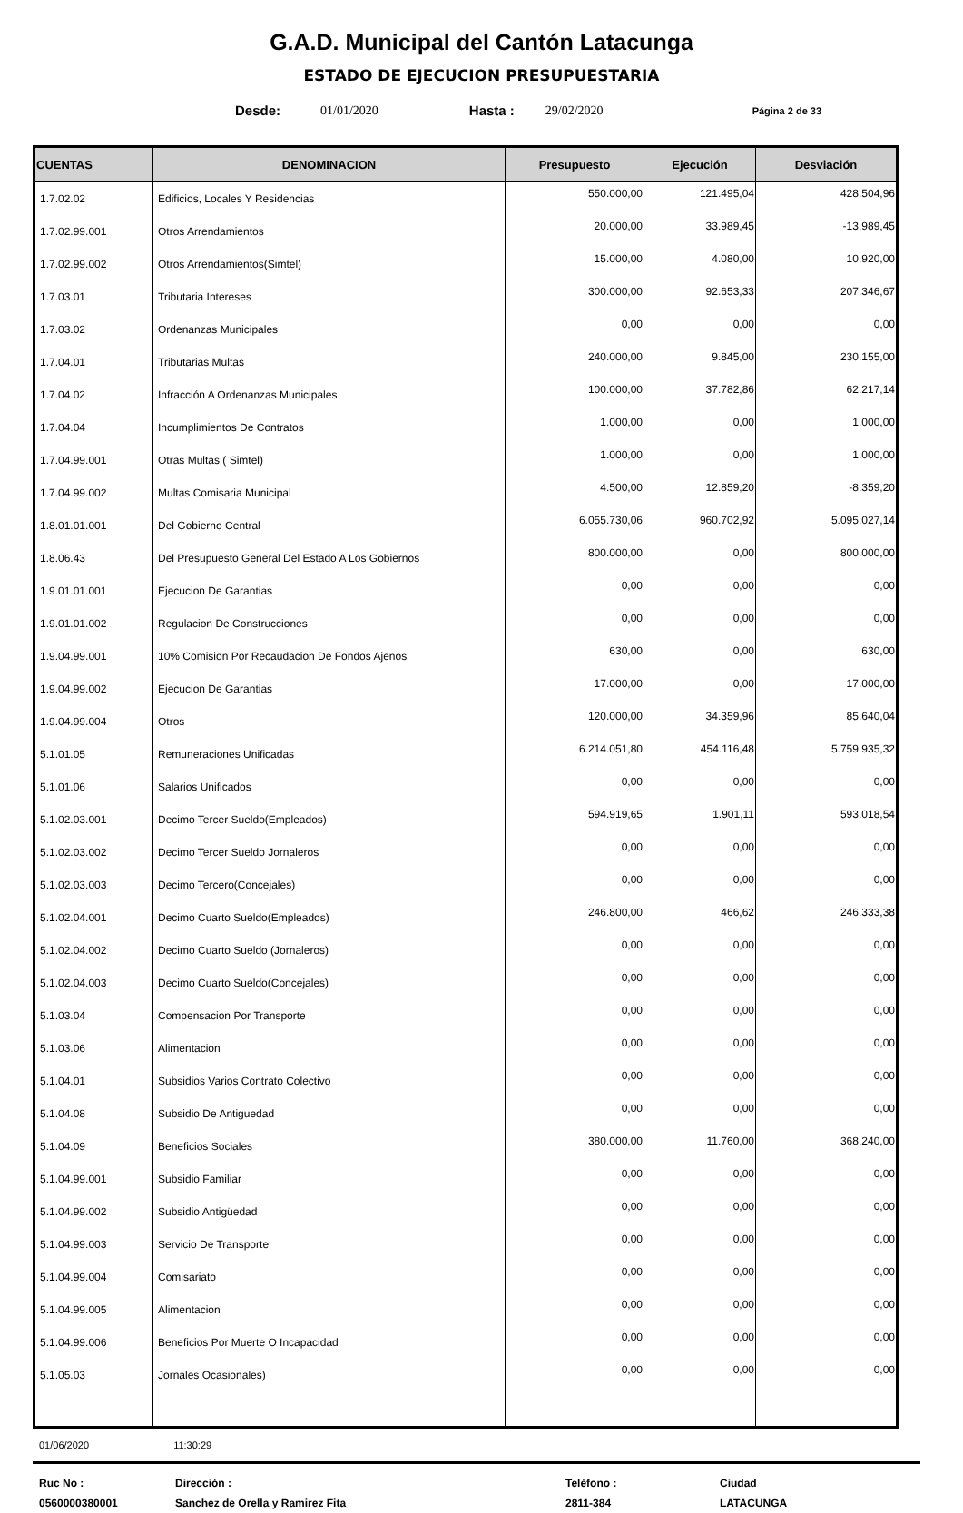G.A.D. Municipal del Cantón Latacunga
ESTADO DE EJECUCION PRESUPUESTARIA
Desde: 01/01/2020 Hasta : 29/02/2020 Página 2 de 33
| CUENTAS | DENOMINACION | Presupuesto | Ejecución | Desviación |
| --- | --- | --- | --- | --- |
| 1.7.02.02 | Edificios, Locales Y Residencias | 550.000,00 | 121.495,04 | 428.504,96 |
| 1.7.02.99.001 | Otros Arrendamientos | 20.000,00 | 33.989,45 | -13.989,45 |
| 1.7.02.99.002 | Otros Arrendamientos(Simtel) | 15.000,00 | 4.080,00 | 10.920,00 |
| 1.7.03.01 | Tributaria Intereses | 300.000,00 | 92.653,33 | 207.346,67 |
| 1.7.03.02 | Ordenanzas Municipales | 0,00 | 0,00 | 0,00 |
| 1.7.04.01 | Tributarias Multas | 240.000,00 | 9.845,00 | 230.155,00 |
| 1.7.04.02 | Infracción A Ordenanzas Municipales | 100.000,00 | 37.782,86 | 62.217,14 |
| 1.7.04.04 | Incumplimientos De Contratos | 1.000,00 | 0,00 | 1.000,00 |
| 1.7.04.99.001 | Otras Multas ( Simtel) | 1.000,00 | 0,00 | 1.000,00 |
| 1.7.04.99.002 | Multas Comisaria Municipal | 4.500,00 | 12.859,20 | -8.359,20 |
| 1.8.01.01.001 | Del Gobierno Central | 6.055.730,06 | 960.702,92 | 5.095.027,14 |
| 1.8.06.43 | Del Presupuesto General Del Estado A Los Gobiernos | 800.000,00 | 0,00 | 800.000,00 |
| 1.9.01.01.001 | Ejecucion De Garantias | 0,00 | 0,00 | 0,00 |
| 1.9.01.01.002 | Regulacion De Construcciones | 0,00 | 0,00 | 0,00 |
| 1.9.04.99.001 | 10% Comision Por Recaudacion De Fondos Ajenos | 630,00 | 0,00 | 630,00 |
| 1.9.04.99.002 | Ejecucion De Garantias | 17.000,00 | 0,00 | 17.000,00 |
| 1.9.04.99.004 | Otros | 120.000,00 | 34.359,96 | 85.640,04 |
| 5.1.01.05 | Remuneraciones Unificadas | 6.214.051,80 | 454.116,48 | 5.759.935,32 |
| 5.1.01.06 | Salarios Unificados | 0,00 | 0,00 | 0,00 |
| 5.1.02.03.001 | Decimo Tercer Sueldo(Empleados) | 594.919,65 | 1.901,11 | 593.018,54 |
| 5.1.02.03.002 | Decimo Tercer Sueldo Jornaleros | 0,00 | 0,00 | 0,00 |
| 5.1.02.03.003 | Decimo Tercero(Concejales) | 0,00 | 0,00 | 0,00 |
| 5.1.02.04.001 | Decimo Cuarto Sueldo(Empleados) | 246.800,00 | 466,62 | 246.333,38 |
| 5.1.02.04.002 | Decimo Cuarto Sueldo (Jornaleros) | 0,00 | 0,00 | 0,00 |
| 5.1.02.04.003 | Decimo Cuarto Sueldo(Concejales) | 0,00 | 0,00 | 0,00 |
| 5.1.03.04 | Compensacion Por Transporte | 0,00 | 0,00 | 0,00 |
| 5.1.03.06 | Alimentacion | 0,00 | 0,00 | 0,00 |
| 5.1.04.01 | Subsidios Varios Contrato Colectivo | 0,00 | 0,00 | 0,00 |
| 5.1.04.08 | Subsidio De Antiguedad | 0,00 | 0,00 | 0,00 |
| 5.1.04.09 | Beneficios Sociales | 380.000,00 | 11.760,00 | 368.240,00 |
| 5.1.04.99.001 | Subsidio Familiar | 0,00 | 0,00 | 0,00 |
| 5.1.04.99.002 | Subsidio Antigüedad | 0,00 | 0,00 | 0,00 |
| 5.1.04.99.003 | Servicio De Transporte | 0,00 | 0,00 | 0,00 |
| 5.1.04.99.004 | Comisariato | 0,00 | 0,00 | 0,00 |
| 5.1.04.99.005 | Alimentacion | 0,00 | 0,00 | 0,00 |
| 5.1.04.99.006 | Beneficios Por Muerte O Incapacidad | 0,00 | 0,00 | 0,00 |
| 5.1.05.03 | Jornales Ocasionales) | 0,00 | 0,00 | 0,00 |
01/06/2020 11:30:29
Ruc No :
0560000380001
Dirección :
Sanchez de Orella y Ramirez Fita
Teléfono :
2811-384
Ciudad
LATACUNGA